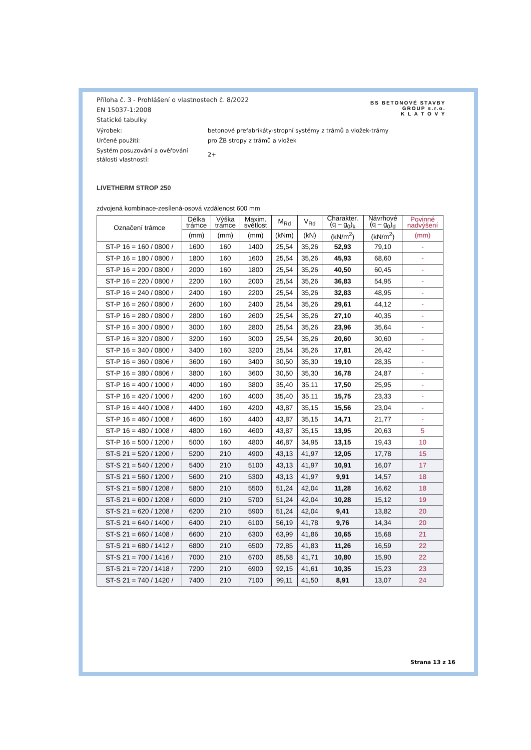BS BETONOVÉ STAVBY
GROUP s.r.o.
K L A T O V Y
Příloha č. 3 - Prohlášení o vlastnostech č. 8/2022
EN 15037-1:2008
Statické tabulky
Výrobek: betonové prefabrikáty-stropní systémy z trámů a vložek-trámy
Určené použití: pro ŽB stropy z trámů a vložek
Systém posuzování a ověřování
stálosti vlastností:
2+
LIVETHERM STROP 250
zdvojená kombinace-zesílená-osová vzdálenost 600 mm
| Označení trámce | Délka trámce | Výška trámce | Maxim. světlost | M<sub>Rd</sub> | V<sub>Rd</sub> | Charakter. (q – g<sub>0</sub>)<sub>k</sub> | Návrhové (q – g<sub>0</sub>)<sub>d</sub> | Povinné nadvýšení |
| --- | --- | --- | --- | --- | --- | --- | --- | --- |
| | (mm) | (mm) | (mm) | (kNm) | (kN) | (kN/m<sup>2</sup>) | (kN/m<sup>2</sup>) | (mm) |
| ST-P 16 = 160 / 0800 / | 1600 | 160 | 1400 | 25,54 | 35,26 | 52,93 | 79,10 | - |
| ST-P 16 = 180 / 0800 / | 1800 | 160 | 1600 | 25,54 | 35,26 | 45,93 | 68,60 | - |
| ST-P 16 = 200 / 0800 / | 2000 | 160 | 1800 | 25,54 | 35,26 | 40,50 | 60,45 | - |
| ST-P 16 = 220 / 0800 / | 2200 | 160 | 2000 | 25,54 | 35,26 | 36,83 | 54,95 | - |
| ST-P 16 = 240 / 0800 / | 2400 | 160 | 2200 | 25,54 | 35,26 | 32,83 | 48,95 | - |
| ST-P 16 = 260 / 0800 / | 2600 | 160 | 2400 | 25,54 | 35,26 | 29,61 | 44,12 | - |
| ST-P 16 = 280 / 0800 / | 2800 | 160 | 2600 | 25,54 | 35,26 | 27,10 | 40,35 | - |
| ST-P 16 = 300 / 0800 / | 3000 | 160 | 2800 | 25,54 | 35,26 | 23,96 | 35,64 | - |
| ST-P 16 = 320 / 0800 / | 3200 | 160 | 3000 | 25,54 | 35,26 | 20,60 | 30,60 | - |
| ST-P 16 = 340 / 0800 / | 3400 | 160 | 3200 | 25,54 | 35,26 | 17,81 | 26,42 | - |
| ST-P 16 = 360 / 0806 / | 3600 | 160 | 3400 | 30,50 | 35,30 | 19,10 | 28,35 | - |
| ST-P 16 = 380 / 0806 / | 3800 | 160 | 3600 | 30,50 | 35,30 | 16,78 | 24,87 | - |
| ST-P 16 = 400 / 1000 / | 4000 | 160 | 3800 | 35,40 | 35,11 | 17,50 | 25,95 | - |
| ST-P 16 = 420 / 1000 / | 4200 | 160 | 4000 | 35,40 | 35,11 | 15,75 | 23,33 | - |
| ST-P 16 = 440 / 1008 / | 4400 | 160 | 4200 | 43,87 | 35,15 | 15,56 | 23,04 | - |
| ST-P 16 = 460 / 1008 / | 4600 | 160 | 4400 | 43,87 | 35,15 | 14,71 | 21,77 | - |
| ST-P 16 = 480 / 1008 / | 4800 | 160 | 4600 | 43,87 | 35,15 | 13,95 | 20,63 | 5 |
| ST-P 16 = 500 / 1200 / | 5000 | 160 | 4800 | 46,87 | 34,95 | 13,15 | 19,43 | 10 |
| ST-S 21 = 520 / 1200 / | 5200 | 210 | 4900 | 43,13 | 41,97 | 12,05 | 17,78 | 15 |
| ST-S 21 = 540 / 1200 / | 5400 | 210 | 5100 | 43,13 | 41,97 | 10,91 | 16,07 | 17 |
| ST-S 21 = 560 / 1200 / | 5600 | 210 | 5300 | 43,13 | 41,97 | 9,91 | 14,57 | 18 |
| ST-S 21 = 580 / 1208 / | 5800 | 210 | 5500 | 51,24 | 42,04 | 11,28 | 16,62 | 18 |
| ST-S 21 = 600 / 1208 / | 6000 | 210 | 5700 | 51,24 | 42,04 | 10,28 | 15,12 | 19 |
| ST-S 21 = 620 / 1208 / | 6200 | 210 | 5900 | 51,24 | 42,04 | 9,41 | 13,82 | 20 |
| ST-S 21 = 640 / 1400 / | 6400 | 210 | 6100 | 56,19 | 41,78 | 9,76 | 14,34 | 20 |
| ST-S 21 = 660 / 1408 / | 6600 | 210 | 6300 | 63,99 | 41,86 | 10,65 | 15,68 | 21 |
| ST-S 21 = 680 / 1412 / | 6800 | 210 | 6500 | 72,85 | 41,83 | 11,26 | 16,59 | 22 |
| ST-S 21 = 700 / 1416 / | 7000 | 210 | 6700 | 85,58 | 41,71 | 10,80 | 15,90 | 22 |
| ST-S 21 = 720 / 1418 / | 7200 | 210 | 6900 | 92,15 | 41,61 | 10,35 | 15,23 | 23 |
| ST-S 21 = 740 / 1420 / | 7400 | 210 | 7100 | 99,11 | 41,50 | 8,91 | 13,07 | 24 |
Strana 13 z 16